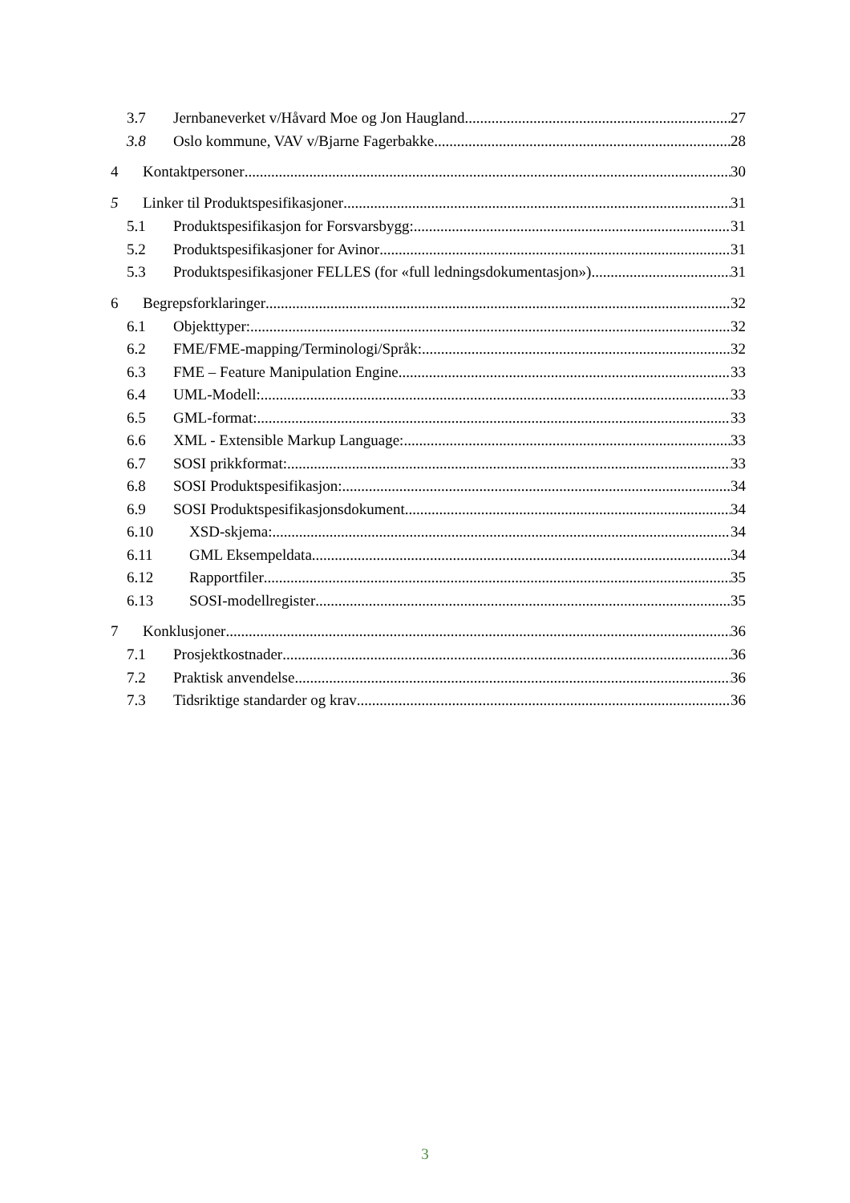3.7 Jernbaneverket v/Håvard Moe og Jon Haugland 27
3.8 Oslo kommune, VAV v/Bjarne Fagerbakke 28
4 Kontaktpersoner 30
5 Linker til Produktspesifikasjoner 31
5.1 Produktspesifikasjon for Forsvarsbygg: 31
5.2 Produktspesifikasjoner for Avinor 31
5.3 Produktspesifikasjoner FELLES (for «full ledningsdokumentasjon») 31
6 Begrepsforklaringer 32
6.1 Objekttyper: 32
6.2 FME/FME-mapping/Terminologi/Språk: 32
6.3 FME – Feature Manipulation Engine 33
6.4 UML-Modell: 33
6.5 GML-format: 33
6.6 XML - Extensible Markup Language: 33
6.7 SOSI prikkformat: 33
6.8 SOSI Produktspesifikasjon: 34
6.9 SOSI Produktspesifikasjonsdokument 34
6.10 XSD-skjema: 34
6.11 GML Eksempeldata 34
6.12 Rapportfiler 35
6.13 SOSI-modellregister 35
7 Konklusjoner 36
7.1 Prosjektkostnader 36
7.2 Praktisk anvendelse 36
7.3 Tidsriktige standarder og krav 36
3